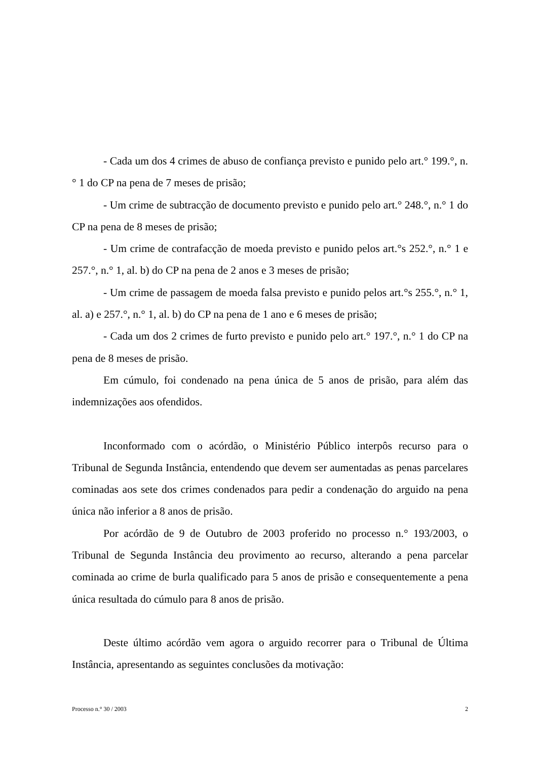- Cada um dos 4 crimes de abuso de confiança previsto e punido pelo art.° 199.°, n.° 1 do CP na pena de 7 meses de prisão;
- Um crime de subtracção de documento previsto e punido pelo art.° 248.°, n.° 1 do CP na pena de 8 meses de prisão;
- Um crime de contrafacção de moeda previsto e punido pelos art.°s 252.°, n.° 1 e 257.°, n.° 1, al. b) do CP na pena de 2 anos e 3 meses de prisão;
- Um crime de passagem de moeda falsa previsto e punido pelos art.°s 255.°, n.° 1, al. a) e 257.°, n.° 1, al. b) do CP na pena de 1 ano e 6 meses de prisão;
- Cada um dos 2 crimes de furto previsto e punido pelo art.° 197.°, n.° 1 do CP na pena de 8 meses de prisão.
Em cúmulo, foi condenado na pena única de 5 anos de prisão, para além das indemnizações aos ofendidos.
Inconformado com o acórdão, o Ministério Público interpôs recurso para o Tribunal de Segunda Instância, entendendo que devem ser aumentadas as penas parcelares cominadas aos sete dos crimes condenados para pedir a condenação do arguido na pena única não inferior a 8 anos de prisão.
Por acórdão de 9 de Outubro de 2003 proferido no processo n.° 193/2003, o Tribunal de Segunda Instância deu provimento ao recurso, alterando a pena parcelar cominada ao crime de burla qualificado para 5 anos de prisão e consequentemente a pena única resultada do cúmulo para 8 anos de prisão.
Deste último acórdão vem agora o arguido recorrer para o Tribunal de Última Instância, apresentando as seguintes conclusões da motivação:
Processo n.° 30 / 2003 2